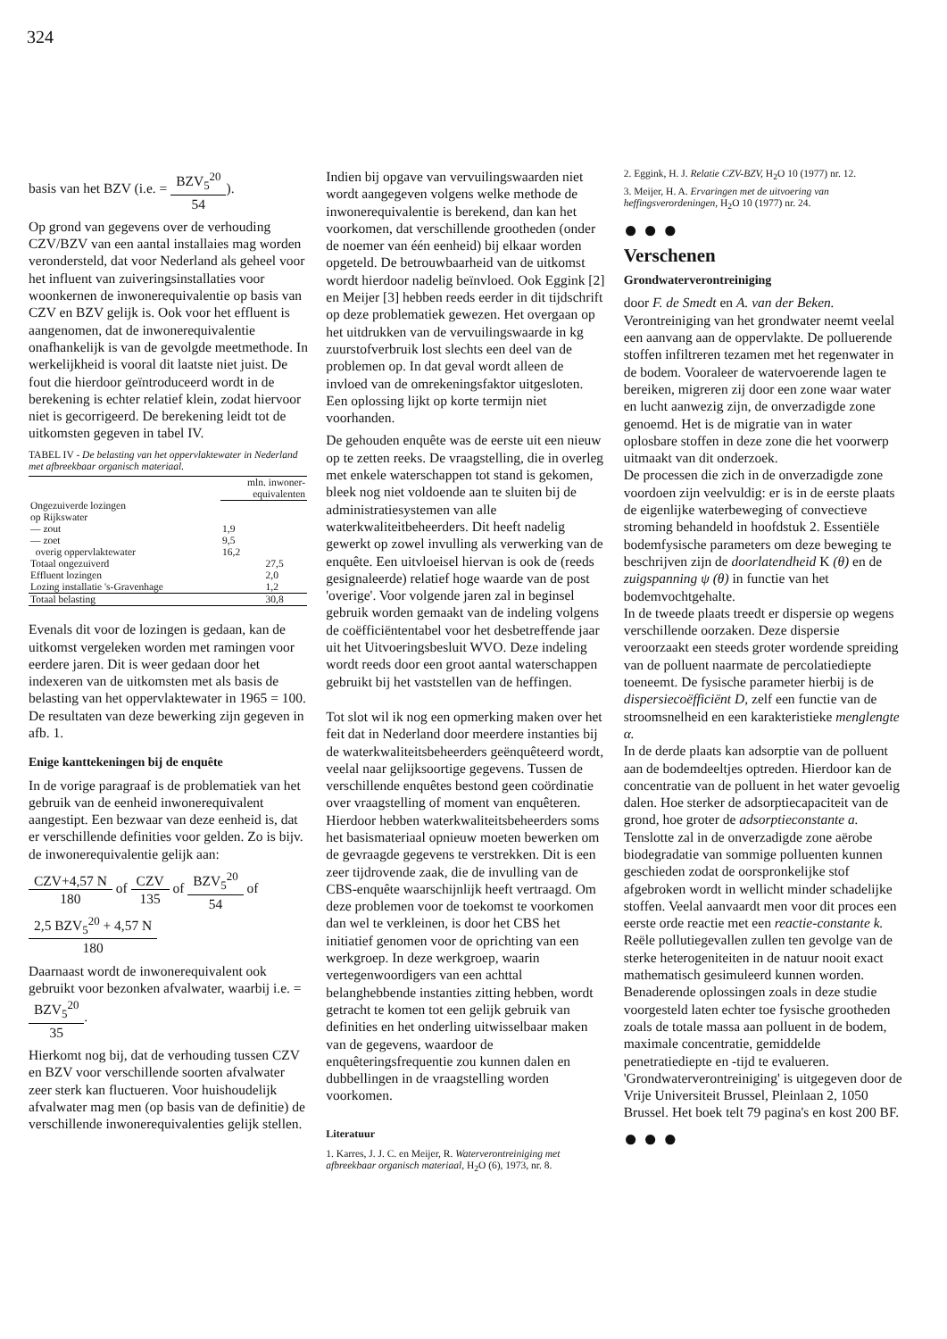324
basis van het BZV (i.e. = BZV<sub>5</sub><sup>20</sup> 54).
Op grond van gegevens over de verhouding CZV/BZV van een aantal installaies mag worden verondersteld, dat voor Nederland als geheel voor het influent van zuiveringsinstallaties voor woonkernen de inwonerequivalentie op basis van CZV en BZV gelijk is. Ook voor het effluent is aangenomen, dat de inwonerequivalentie onafhankelijk is van de gevolgde meetmethode. In werkelijkheid is vooral dit laatste niet juist. De fout die hierdoor geïntroduceerd wordt in de berekening is echter relatief klein, zodat hiervoor niet is gecorrigeerd. De berekening leidt tot de uitkomsten gegeven in tabel IV.
TABEL IV - De belasting van het oppervlaktewater in Nederland met afbreekbaar organisch materiaal.
| | mln. inwoner- equivalenten | |
| --- | --- | --- |
| Ongezuiverde lozingen op Rijkswater | | |
| — zout | 1,9 | |
| — zoet | 9,5 | |
| overig oppervlaktewater | 16,2 | |
| Totaal ongezuiverd | | 27,5 |
| Effluent lozingen | | 2,0 |
| Lozing installatie 's-Gravenhage | | 1,2 |
| Totaal belasting | | 30,8 |
Evenals dit voor de lozingen is gedaan, kan de uitkomst vergeleken worden met ramingen voor eerdere jaren. Dit is weer gedaan door het indexeren van de uitkomsten met als basis de belasting van het oppervlaktewater in 1965 = 100. De resultaten van deze bewerking zijn gegeven in afb. 1.
Enige kanttekeningen bij de enquête
In de vorige paragraaf is de problematiek van het gebruik van de eenheid inwonerequivalent aangestipt. Een bezwaar van deze eenheid is, dat er verschillende definities voor gelden. Zo is bijv. de inwonerequivalentie gelijk aan:
CZV+4,57 N 180 of CZV 135 of BZV<sub>5</sub><sup>20</sup> 54 of
2,5 BZV<sub>5</sub><sup>20</sup> + 4,57 N 180
Daarnaast wordt de inwonerequivalent ook gebruikt voor bezonken afvalwater, waarbij i.e. = BZV<sub>5</sub><sup>20</sup> 35.
Hierkomt nog bij, dat de verhouding tussen CZV en BZV voor verschillende soorten afvalwater zeer sterk kan fluctueren. Voor huishoudelijk afvalwater mag men (op basis van de definitie) de verschillende inwonerequivalenties gelijk stellen.
Indien bij opgave van vervuilingswaarden niet wordt aangegeven volgens welke methode de inwonerequivalentie is berekend, dan kan het voorkomen, dat verschillende grootheden (onder de noemer van één eenheid) bij elkaar worden opgeteld. De betrouwbaarheid van de uitkomst wordt hierdoor nadelig beïnvloed. Ook Eggink [2] en Meijer [3] hebben reeds eerder in dit tijdschrift op deze problematiek gewezen. Het overgaan op het uitdrukken van de vervuilingswaarde in kg zuurstofverbruik lost slechts een deel van de problemen op. In dat geval wordt alleen de invloed van de omrekeningsfaktor uitgesloten. Een oplossing lijkt op korte termijn niet voorhanden.
De gehouden enquête was de eerste uit een nieuw op te zetten reeks. De vraagstelling, die in overleg met enkele waterschappen tot stand is gekomen, bleek nog niet voldoende aan te sluiten bij de administratiesystemen van alle waterkwaliteitbeheerders. Dit heeft nadelig gewerkt op zowel invulling als verwerking van de enquête. Een uitvloeisel hiervan is ook de (reeds gesignaleerde) relatief hoge waarde van de post 'overige'. Voor volgende jaren zal in beginsel gebruik worden gemaakt van de indeling volgens de coëfficiëntentabel voor het desbetreffende jaar uit het Uitvoeringsbesluit WVO. Deze indeling wordt reeds door een groot aantal waterschappen gebruikt bij het vaststellen van de heffingen.
Tot slot wil ik nog een opmerking maken over het feit dat in Nederland door meerdere instanties bij de waterkwaliteitsbeheerders geënquêteerd wordt, veelal naar gelijksoortige gegevens. Tussen de verschillende enquêtes bestond geen coördinatie over vraagstelling of moment van enquêteren. Hierdoor hebben waterkwaliteitsbeheerders soms het basismateriaal opnieuw moeten bewerken om de gevraagde gegevens te verstrekken. Dit is een zeer tijdrovende zaak, die de invulling van de CBS-enquête waarschijnlijk heeft vertraagd. Om deze problemen voor de toekomst te voorkomen dan wel te verkleinen, is door het CBS het initiatief genomen voor de oprichting van een werkgroep. In deze werkgroep, waarin vertegenwoordigers van een achttal belanghebbende instanties zitting hebben, wordt getracht te komen tot een gelijk gebruik van definities en het onderling uitwisselbaar maken van de gegevens, waardoor de enquêteringsfrequentie zou kunnen dalen en dubbellingen in de vraagstelling worden voorkomen.
Literatuur
1. Karres, J. J. C. en Meijer, R. Waterverontreiniging met afbreekbaar organisch materiaal, H<sub>2</sub>O (6), 1973, nr. 8.
2. Eggink, H. J. Relatie CZV-BZV, H<sub>2</sub>O 10 (1977) nr. 12.
3. Meijer, H. A. Ervaringen met de uitvoering van heffingsverordeningen, H<sub>2</sub>O 10 (1977) nr. 24.
● ● ●
Verschenen
Grondwaterverontreiniging
door F. de Smedt en A. van der Beken.
Verontreiniging van het grondwater neemt veelal een aanvang aan de oppervlakte. De polluerende stoffen infiltreren tezamen met het regenwater in de bodem. Vooraleer de watervoerende lagen te bereiken, migreren zij door een zone waar water en lucht aanwezig zijn, de onverzadigde zone genoemd. Het is de migratie van in water oplosbare stoffen in deze zone die het voorwerp uitmaakt van dit onderzoek.
De processen die zich in de onverzadigde zone voordoen zijn veelvuldig: er is in de eerste plaats de eigenlijke waterbeweging of convectieve stroming behandeld in hoofdstuk 2. Essentiële bodemfysische parameters om deze beweging te beschrijven zijn de doorlatendheid K (θ) en de zuigspanning ψ (θ) in functie van het bodemvochtgehalte.
In de tweede plaats treedt er dispersie op wegens verschillende oorzaken. Deze dispersie veroorzaakt een steeds groter wordende spreiding van de polluent naarmate de percolatiediepte toeneemt. De fysische parameter hierbij is de dispersiecoëfficiënt D, zelf een functie van de stroomsnelheid en een karakteristieke menglengte α.
In de derde plaats kan adsorptie van de polluent aan de bodemdeeltjes optreden. Hierdoor kan de concentratie van de polluent in het water gevoelig dalen. Hoe sterker de adsorptiecapaciteit van de grond, hoe groter de adsorptieconstante a.
Tenslotte zal in de onverzadigde zone aërobe biodegradatie van sommige polluenten kunnen geschieden zodat de oorspronkelijke stof afgebroken wordt in wellicht minder schadelijke stoffen. Veelal aanvaardt men voor dit proces een eerste orde reactie met een reactie-constante k.
Reële pollutiegevallen zullen ten gevolge van de sterke heterogeniteiten in de natuur nooit exact mathematisch gesimuleerd kunnen worden. Benaderende oplossingen zoals in deze studie voorgesteld laten echter toe fysische grootheden zoals de totale massa aan polluent in de bodem, maximale concentratie, gemiddelde penetratiediepte en -tijd te evalueren.
'Grondwaterverontreiniging' is uitgegeven door de Vrije Universiteit Brussel, Pleinlaan 2, 1050 Brussel. Het boek telt 79 pagina's en kost 200 BF.
● ● ●